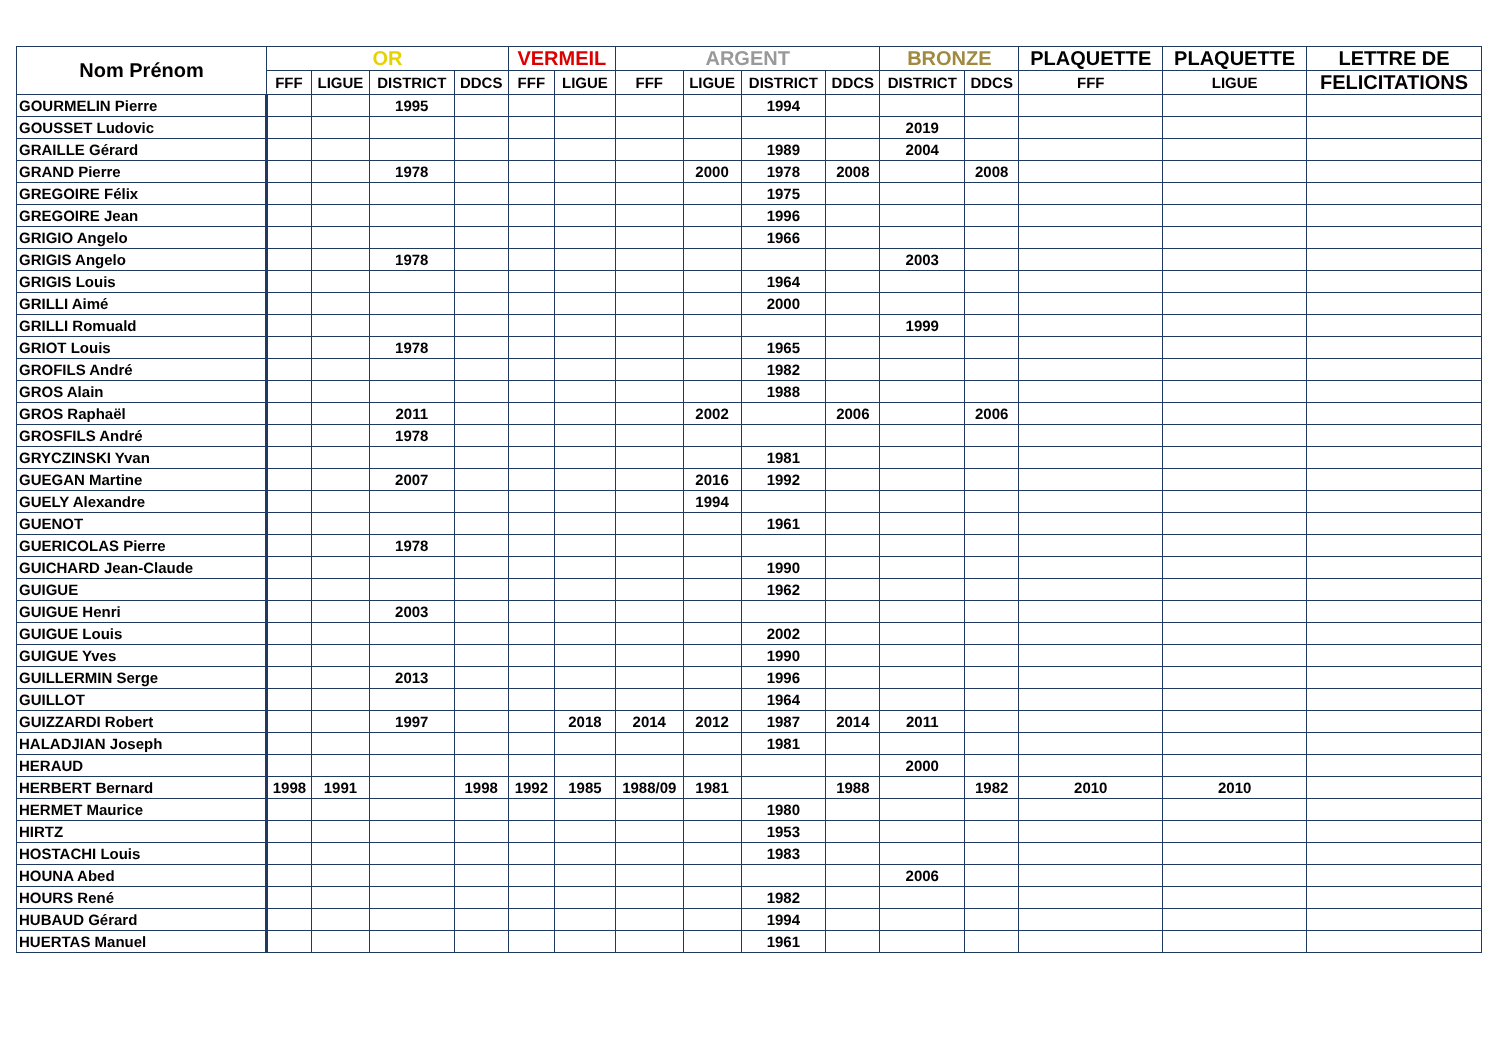| Nom Prénom | OR | | | | VERMEIL | | ARGENT | | | | BRONZE | | PLAQUETTE | PLAQUETTE | LETTRE DE |
| --- | --- | --- | --- | --- | --- | --- | --- | --- | --- | --- | --- | --- | --- | --- | --- |
| | FFF | LIGUE | DISTRICT | DDCS | FFF | LIGUE | FFF | LIGUE | DISTRICT | DDCS | DISTRICT | DDCS | FFF | LIGUE | FELICITATIONS |
| GOURMELIN Pierre | | | 1995 | | | | | | 1994 | | | | | | |
| GOUSSET Ludovic | | | | | | | | | | | 2019 | | | | |
| GRAILLE Gérard | | | | | | | | | 1989 | | 2004 | | | | |
| GRAND Pierre | | | 1978 | | | | | 2000 | 1978 | 2008 | | 2008 | | | |
| GREGOIRE Félix | | | | | | | | | 1975 | | | | | | |
| GREGOIRE Jean | | | | | | | | | 1996 | | | | | | |
| GRIGIO Angelo | | | | | | | | | 1966 | | | | | | |
| GRIGIS Angelo | | | 1978 | | | | | | | | 2003 | | | | |
| GRIGIS Louis | | | | | | | | | 1964 | | | | | | |
| GRILLI Aimé | | | | | | | | | 2000 | | | | | | |
| GRILLI Romuald | | | | | | | | | | | 1999 | | | | |
| GRIOT Louis | | | 1978 | | | | | | 1965 | | | | | | |
| GROFILS André | | | | | | | | | 1982 | | | | | | |
| GROS Alain | | | | | | | | | 1988 | | | | | | |
| GROS Raphaël | | | 2011 | | | | | 2002 | | 2006 | | 2006 | | | |
| GROSFILS André | | | 1978 | | | | | | | | | | | | |
| GRYCZINSKI Yvan | | | | | | | | | 1981 | | | | | | |
| GUEGAN Martine | | | 2007 | | | | | 2016 | 1992 | | | | | | |
| GUELY Alexandre | | | | | | | | 1994 | | | | | | | |
| GUENOT | | | | | | | | | 1961 | | | | | | |
| GUERICOLAS Pierre | | | 1978 | | | | | | | | | | | | |
| GUICHARD Jean-Claude | | | | | | | | | 1990 | | | | | | |
| GUIGUE | | | | | | | | | 1962 | | | | | | |
| GUIGUE Henri | | | 2003 | | | | | | | | | | | | |
| GUIGUE Louis | | | | | | | | | 2002 | | | | | | |
| GUIGUE Yves | | | | | | | | | 1990 | | | | | | |
| GUILLERMIN Serge | | | 2013 | | | | | | 1996 | | | | | | |
| GUILLOT | | | | | | | | | 1964 | | | | | | |
| GUIZZARDI Robert | | | 1997 | | | 2018 | 2014 | 2012 | 1987 | 2014 | 2011 | | | | |
| HALADJIAN Joseph | | | | | | | | | 1981 | | | | | | |
| HERAUD | | | | | | | | | | | 2000 | | | | |
| HERBERT Bernard | 1998 | 1991 | | 1998 | 1992 | 1985 | 1988/09 | 1981 | | 1988 | | 1982 | 2010 | 2010 | |
| HERMET Maurice | | | | | | | | | 1980 | | | | | | |
| HIRTZ | | | | | | | | | 1953 | | | | | | |
| HOSTACHI Louis | | | | | | | | | 1983 | | | | | | |
| HOUNA Abed | | | | | | | | | | | 2006 | | | | |
| HOURS René | | | | | | | | | 1982 | | | | | | |
| HUBAUD Gérard | | | | | | | | | 1994 | | | | | | |
| HUERTAS Manuel | | | | | | | | | 1961 | | | | | | |